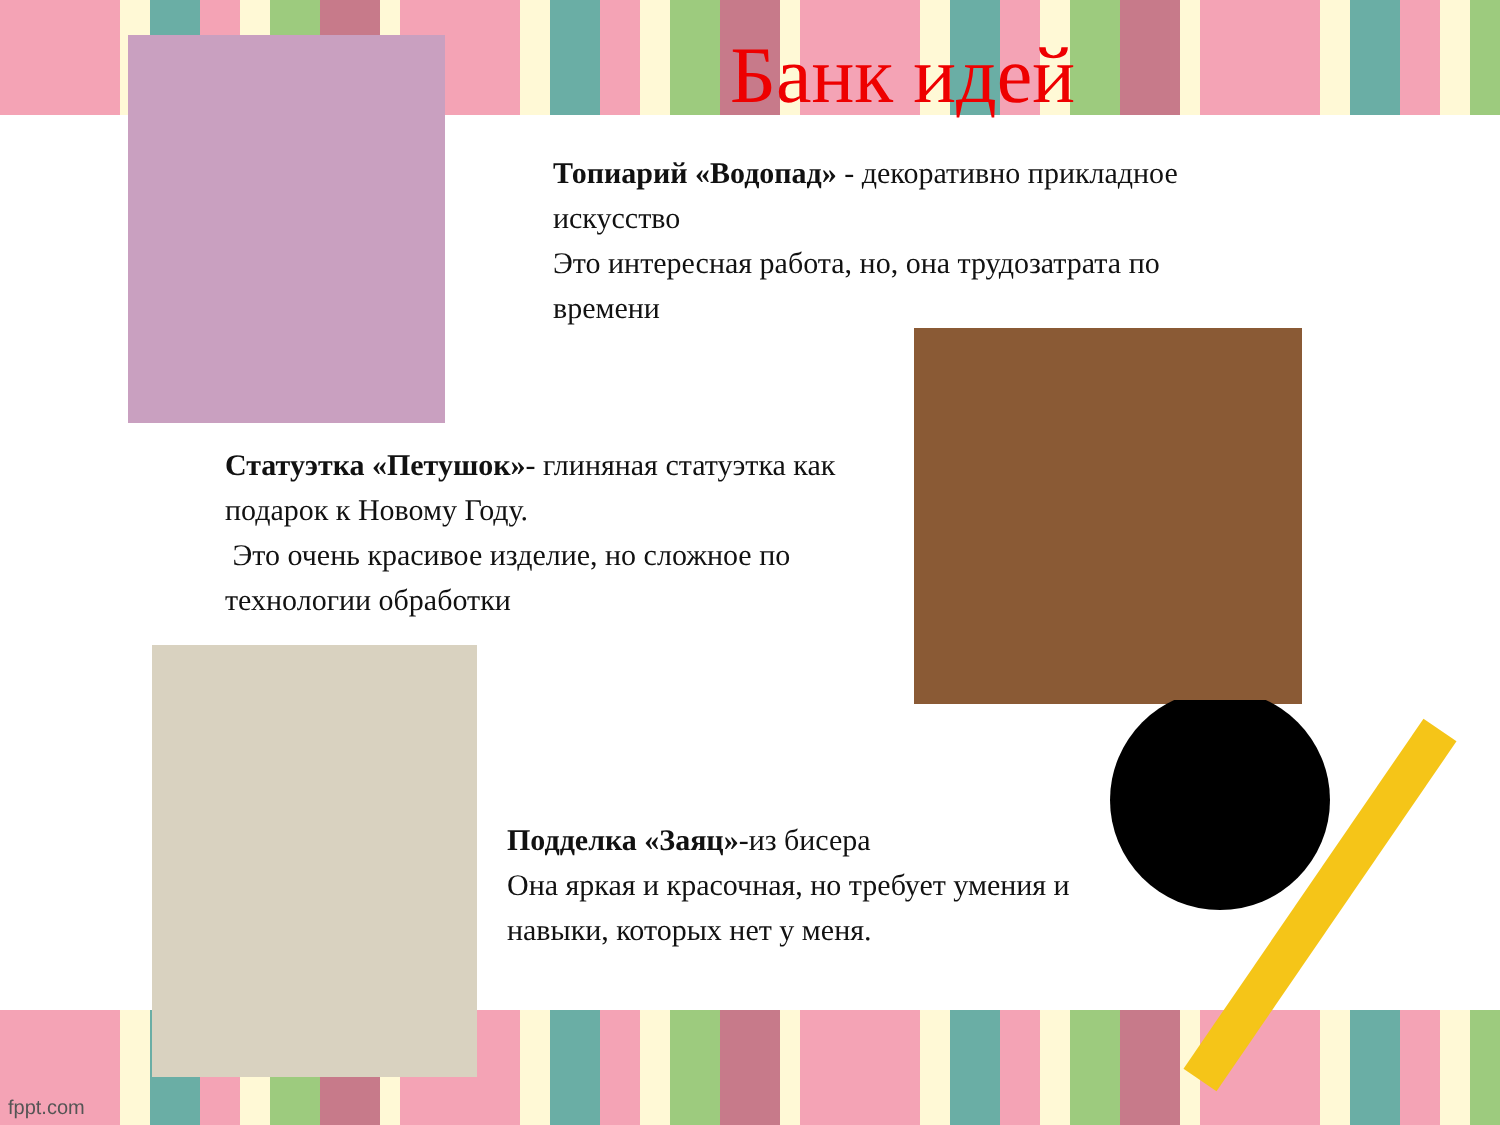Банк идей
Топиарий «Водопад» - декоративно прикладное искусство
Это интересная работа, но, она трудозатрата по времени
Статуэтка «Петушок»- глиняная статуэтка как подарок к Новому Году.
Это очень красивое изделие, но сложное по технологии обработки
Подделка «Заяц»-из бисера
Она яркая и красочная, но требует умения и навыки, которых нет у меня.
fppt.com